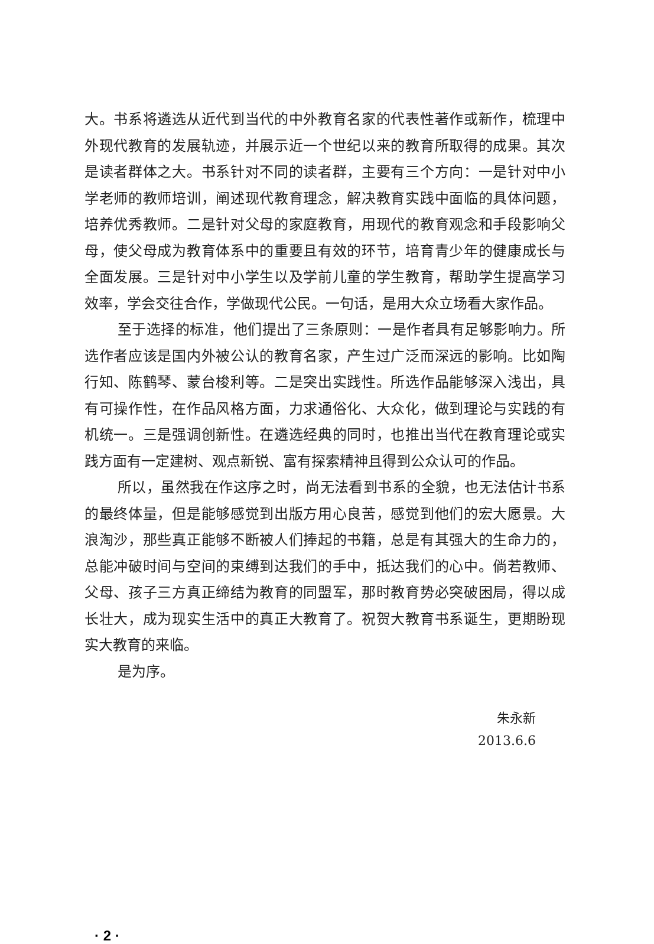大。书系将遴选从近代到当代的中外教育名家的代表性著作或新作，梳理中外现代教育的发展轨迹，并展示近一个世纪以来的教育所取得的成果。其次是读者群体之大。书系针对不同的读者群，主要有三个方向：一是针对中小学老师的教师培训，阐述现代教育理念，解决教育实践中面临的具体问题，培养优秀教师。二是针对父母的家庭教育，用现代的教育观念和手段影响父母，使父母成为教育体系中的重要且有效的环节，培育青少年的健康成长与全面发展。三是针对中小学生以及学前儿童的学生教育，帮助学生提高学习效率，学会交往合作，学做现代公民。一句话，是用大众立场看大家作品。
至于选择的标准，他们提出了三条原则：一是作者具有足够影响力。所选作者应该是国内外被公认的教育名家，产生过广泛而深远的影响。比如陶行知、陈鹤琴、蒙台梭利等。二是突出实践性。所选作品能够深入浅出，具有可操作性，在作品风格方面，力求通俗化、大众化，做到理论与实践的有机统一。三是强调创新性。在遴选经典的同时，也推出当代在教育理论或实践方面有一定建树、观点新锐、富有探索精神且得到公众认可的作品。
所以，虽然我在作这序之时，尚无法看到书系的全貌，也无法估计书系的最终体量，但是能够感觉到出版方用心良苦，感觉到他们的宏大愿景。大浪淘沙，那些真正能够不断被人们捧起的书籍，总是有其强大的生命力的，总能冲破时间与空间的束缚到达我们的手中，抵达我们的心中。倘若教师、父母、孩子三方真正缔结为教育的同盟军，那时教育势必突破困局，得以成长壮大，成为现实生活中的真正大教育了。祝贺大教育书系诞生，更期盼现实大教育的来临。
是为序。
朱永新
2013.6.6
· 2 ·